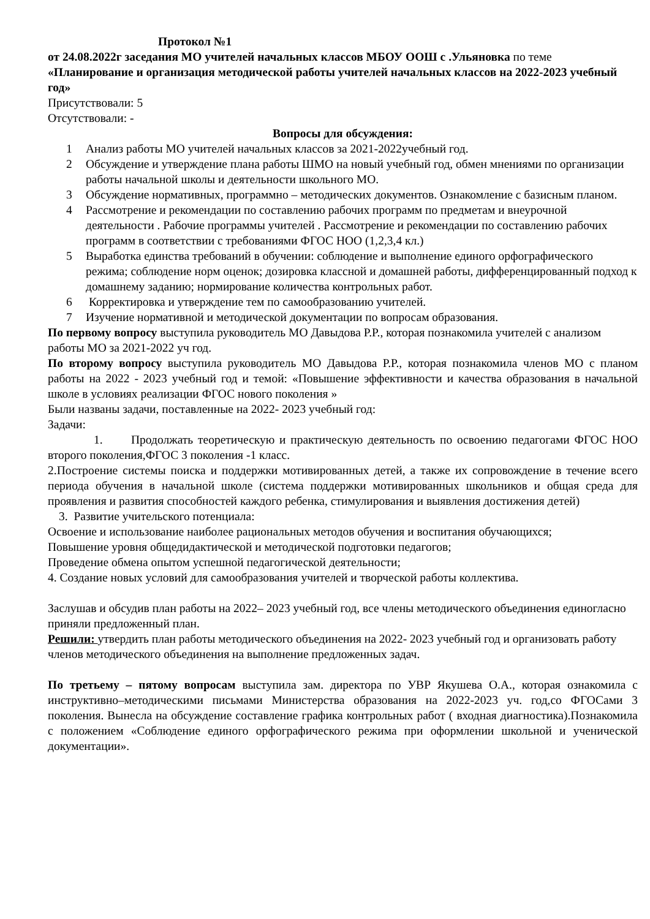Протокол №1
от 24.08.2022г заседания МО учителей начальных классов МБОУ ООШ с .Ульяновка по теме «Планирование и организация методической работы учителей начальных классов на 2022-2023 учебный год»
Присутствовали: 5
Отсутствовали: -
Вопросы для обсуждения:
1 Анализ работы МО учителей начальных классов за 2021-2022учебный год.
2 Обсуждение и утверждение плана работы ШМО на новый учебный год, обмен мнениями по организации работы начальной школы и деятельности школьного МО.
3 Обсуждение нормативных, программно – методических документов. Ознакомление с базисным планом.
4 Рассмотрение и рекомендации по составлению рабочих программ по предметам и внеурочной деятельности . Рабочие программы учителей . Рассмотрение и рекомендации по составлению рабочих программ в соответствии с требованиями ФГОС НОО (1,2,3,4 кл.)
5 Выработка единства требований в обучении: соблюдение и выполнение единого орфографического режима; соблюдение норм оценок; дозировка классной и домашней работы, дифференцированный подход к домашнему заданию; нормирование количества контрольных работ.
6 Корректировка и утверждение тем по самообразованию учителей.
7 Изучение нормативной и методической документации по вопросам образования.
По первому вопросу выступила руководитель МО Давыдова Р.Р., которая познакомила учителей с анализом работы МО за 2021-2022 уч год.
По второму вопросу выступила руководитель МО Давыдова Р.Р., которая познакомила членов МО с планом работы на 2022 - 2023 учебный год и темой: «Повышение эффективности и качества образования в начальной школе в условиях реализации ФГОС нового поколения »
Были названы задачи, поставленные на 2022- 2023 учебный год:
Задачи:
1. Продолжать теоретическую и практическую деятельность по освоению педагогами ФГОС НОО второго поколения,ФГОС 3 поколения -1 класс.
2.Построение системы поиска и поддержки мотивированных детей, а также их сопровождение в течение всего периода обучения в начальной школе (система поддержки мотивированных школьников и общая среда для проявления и развития способностей каждого ребенка, стимулирования и выявления достижения детей)
3. Развитие учительского потенциала:
Освоение и использование наиболее рациональных методов обучения и воспитания обучающихся;
Повышение уровня общедидактической и методической подготовки педагогов;
Проведение обмена опытом успешной педагогической деятельности;
4. Создание новых условий для самообразования учителей и творческой работы коллектива.
Заслушав и обсудив план работы на 2022– 2023 учебный год, все члены методического объединения единогласно приняли предложенный план.
Решили: утвердить план работы методического объединения на 2022- 2023 учебный год и организовать работу членов методического объединения на выполнение предложенных задач.
По третьему – пятому вопросам выступила зам. директора по УВР Якушева О.А., которая ознакомила с инструктивно–методическими письмами Министерства образования на 2022-2023 уч. год,со ФГОСами 3 поколения. Вынесла на обсуждение составление графика контрольных работ ( входная диагностика).Познакомила с положением «Соблюдение единого орфографического режима при оформлении школьной и ученической документации».